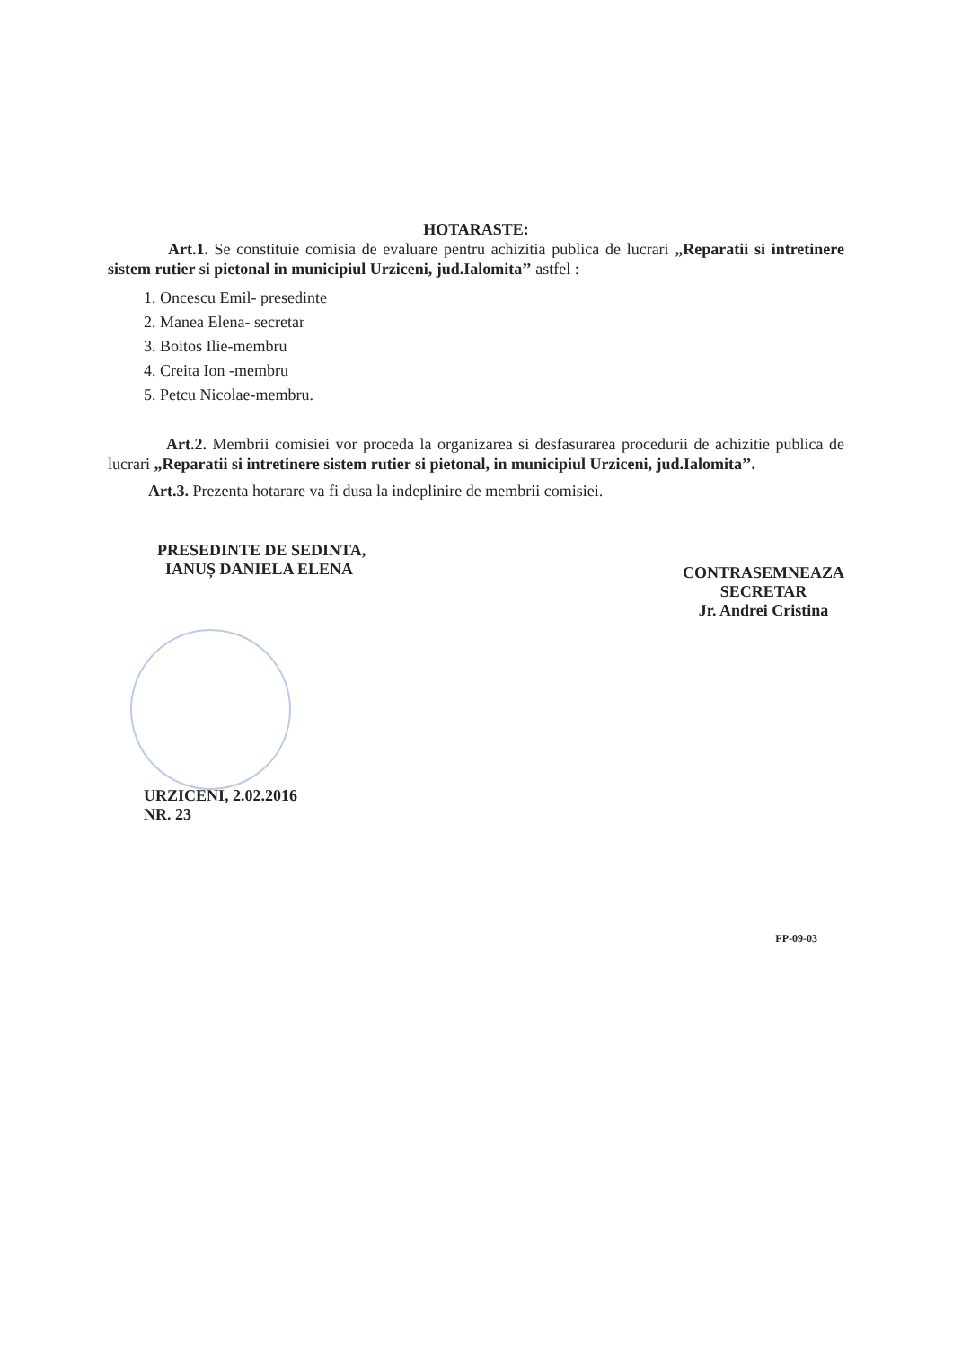HOTARASTE:
Art.1. Se constituie comisia de evaluare pentru achizitia publica de lucrari „Reparatii si intretinere sistem rutier si pietonal in municipiul Urziceni, jud.Ialomita’’ astfel :
1. Oncescu Emil- presedinte
2. Manea Elena- secretar
3. Boitos Ilie-membru
4. Creita Ion -membru
5. Petcu Nicolae-membru.
Art.2. Membrii comisiei vor proceda la organizarea si desfasurarea procedurii de achizitie publica de lucrari „Reparatii si intretinere sistem rutier si pietonal, in municipiul Urziceni, jud.Ialomita’’.
Art.3. Prezenta hotarare va fi dusa la indeplinire de membrii comisiei.
PRESEDINTE DE SEDINTA,
IANUȘ DANIELA ELENA
CONTRASEMNEAZA
SECRETAR
Jr. Andrei Cristina
URZICENI, 2.02.2016
NR. 23
FP-09-03